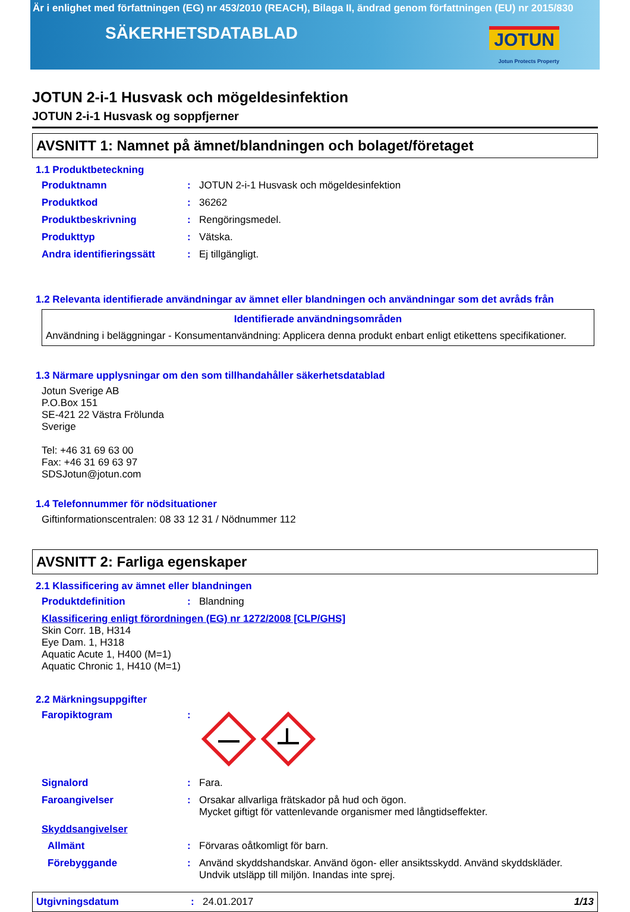Är i enlighet med författningen (EG) nr 453/2010 (REACH), Bilaga II, ändrad genom författningen (EU) nr 2015/830
SÄKERHETSDATABLAD
JOTUN
Jotun Protects Property
JOTUN 2-i-1 Husvask och mögeldesinfektion
JOTUN 2-i-1 Husvask og soppfjerner
AVSNITT 1: Namnet på ämnet/blandningen och bolaget/företaget
1.1 Produktbeteckning
Produktnamn : JOTUN 2-i-1 Husvask och mögeldesinfektion
Produktkod : 36262
Produktbeskrivning : Rengöringsmedel.
Produkttyp : Vätska.
Andra identifieringssätt : Ej tillgängligt.
1.2 Relevanta identifierade användningar av ämnet eller blandningen och användningar som det avråds från
Identifierade användningsområden
Användning i beläggningar - Konsumentanvändning: Applicera denna produkt enbart enligt etikettens specifikationer.
1.3 Närmare upplysningar om den som tillhandahåller säkerhetsdatablad
Jotun Sverige AB
P.O.Box 151
SE-421 22 Västra Frölunda
Sverige
Tel: +46 31 69 63 00
Fax: +46 31 69 63 97
SDSJotun@jotun.com
1.4 Telefonnummer för nödsituationer
Giftinformationscentralen: 08 33 12 31 / Nödnummer 112
AVSNITT 2: Farliga egenskaper
2.1 Klassificering av ämnet eller blandningen
Produktdefinition : Blandning
Klassificering enligt förordningen (EG) nr 1272/2008 [CLP/GHS]
Skin Corr. 1B, H314
Eye Dam. 1, H318
Aquatic Acute 1, H400 (M=1)
Aquatic Chronic 1, H410 (M=1)
2.2 Märkningsuppgifter
Faropiktogram :
Signalord : Fara.
Faroangivelser : Orsakar allvarliga frätskador på hud och ögon.
Mycket giftigt för vattenlevande organismer med långtidseffekter.
Skyddsangivelser
Allmänt : Förvaras oåtkomligt för barn.
Förebyggande : Använd skyddshandskar. Använd ögon- eller ansiktsskydd. Använd skyddskläder.
Undvik utsläpp till miljön. Inandas inte sprej.
Utgivningsdatum : 24.01.2017 1/13